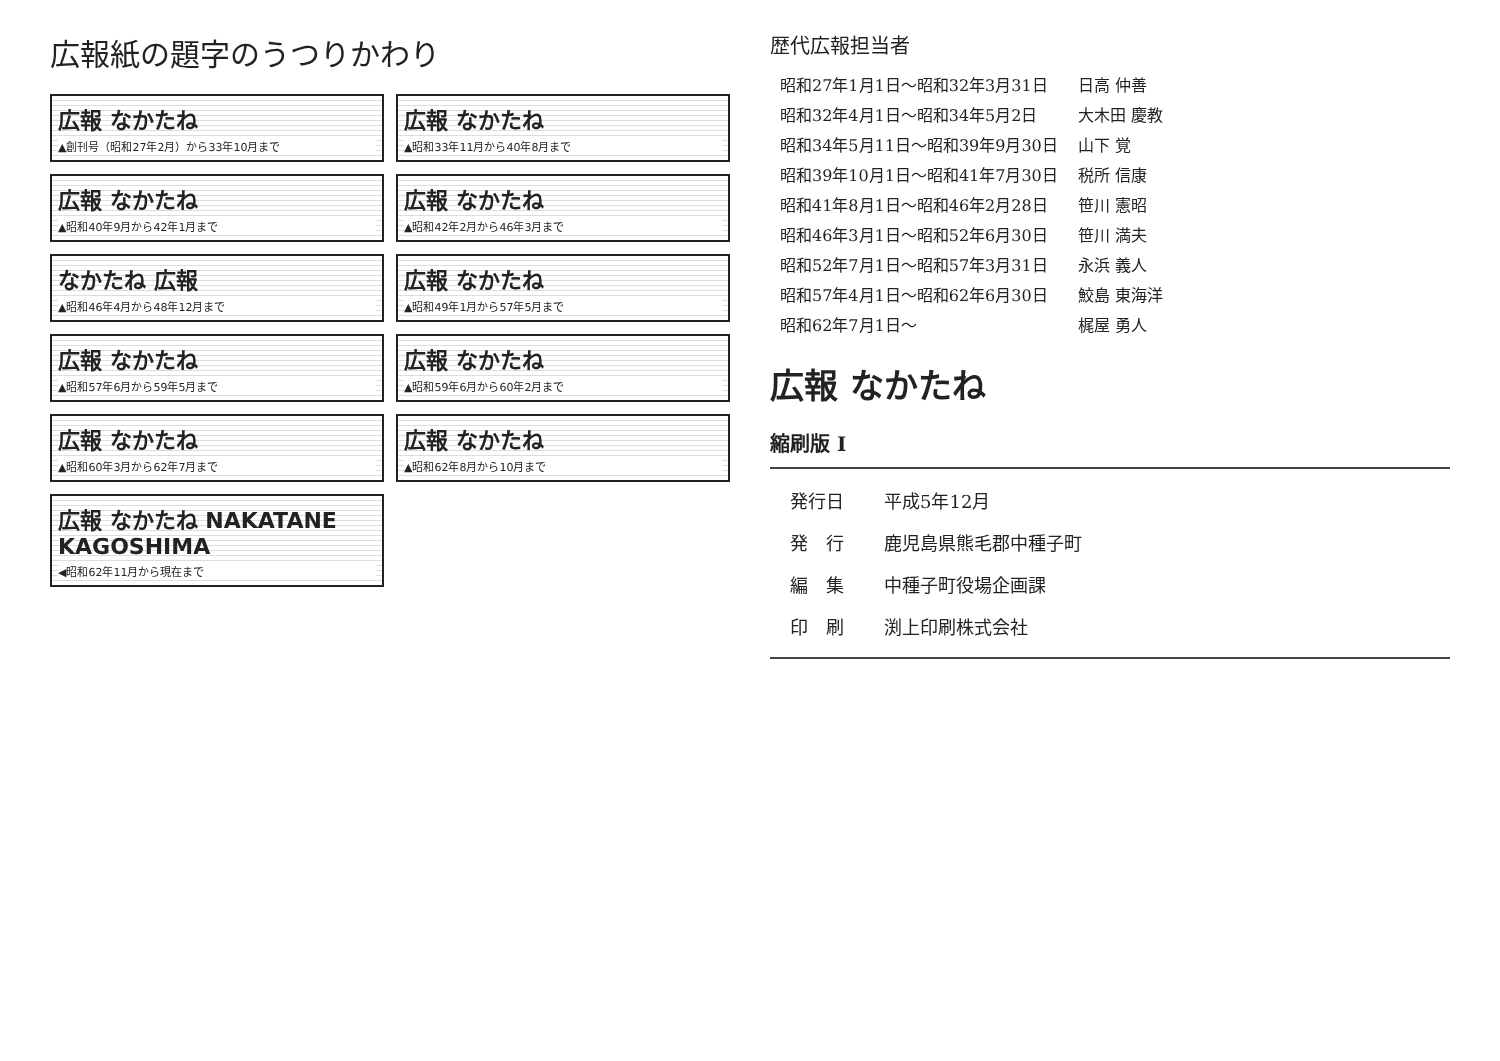広報紙の題字のうつりかわり
広報 なかたね
▲創刊号（昭和27年2月）から33年10月まで
広報 なかたね
▲昭和33年11月から40年8月まで
広報 なかたね
▲昭和40年9月から42年1月まで
広報 なかたね
▲昭和42年2月から46年3月まで
なかたね 広報
▲昭和46年4月から48年12月まで
広報 なかたね
▲昭和49年1月から57年5月まで
広報 なかたね
▲昭和57年6月から59年5月まで
広報 なかたね
▲昭和59年6月から60年2月まで
広報 なかたね
▲昭和60年3月から62年7月まで
広報 なかたね
▲昭和62年8月から10月まで
広報 なかたね NAKATANE KAGOSHIMA
◀昭和62年11月から現在まで
歴代広報担当者
| 昭和27年1月1日～昭和32年3月31日 | 日高 仲善 |
| 昭和32年4月1日～昭和34年5月2日 | 大木田 慶教 |
| 昭和34年5月11日～昭和39年9月30日 | 山下 覚 |
| 昭和39年10月1日～昭和41年7月30日 | 税所 信康 |
| 昭和41年8月1日～昭和46年2月28日 | 笹川 憲昭 |
| 昭和46年3月1日～昭和52年6月30日 | 笹川 満夫 |
| 昭和52年7月1日～昭和57年3月31日 | 永浜 義人 |
| 昭和57年4月1日～昭和62年6月30日 | 鮫島 東海洋 |
| 昭和62年7月1日～ | 梶屋 勇人 |
広報 なかたね
縮刷版 I
| 発行日 | 平成5年12月 |
| 発 行 | 鹿児島県熊毛郡中種子町 |
| 編 集 | 中種子町役場企画課 |
| 印 刷 | 渕上印刷株式会社 |